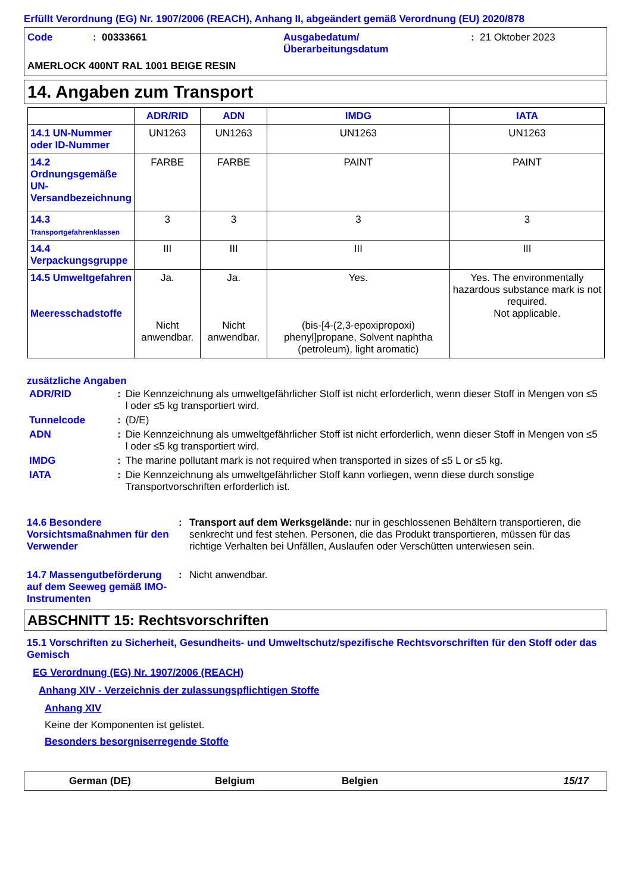Erfüllt Verordnung (EG) Nr. 1907/2006 (REACH), Anhang II, abgeändert gemäß Verordnung (EU) 2020/878
| Code | : | 00333661 | Ausgabedatum/ Überarbeitungsdatum | : | 21 Oktober 2023 |
AMERLOCK 400NT RAL 1001 BEIGE RESIN
14. Angaben zum Transport
| | ADR/RID | ADN | IMDG | IATA |
| --- | --- | --- | --- | --- |
| 14.1 UN-Nummer oder ID-Nummer | UN1263 | UN1263 | UN1263 | UN1263 |
| 14.2 Ordnungsgemäße UN-Versandbezeichnung | FARBE | FARBE | PAINT | PAINT |
| 14.3 Transportgefahrenklassen | 3 | 3 | 3 | 3 |
| 14.4 Verpackungsgruppe | III | III | III | III |
| 14.5 Umweltgefahren Meeresschadstoffe | Ja. Nicht anwendbar. | Ja. Nicht anwendbar. | Yes. (bis-[4-(2,3-epoxipropoxi) phenyl]propane, Solvent naphtha (petroleum), light aromatic) | Yes. The environmentally hazardous substance mark is not required. Not applicable. |
zusätzliche Angaben
| ADR/RID | : | Die Kennzeichnung als umweltgefährlicher Stoff ist nicht erforderlich, wenn dieser Stoff in Mengen von ≤5 l oder ≤5 kg transportiert wird. |
| Tunnelcode | : | (D/E) |
| ADN | : | Die Kennzeichnung als umweltgefährlicher Stoff ist nicht erforderlich, wenn dieser Stoff in Mengen von ≤5 l oder ≤5 kg transportiert wird. |
| IMDG | : | The marine pollutant mark is not required when transported in sizes of ≤5 L or ≤5 kg. |
| IATA | : | Die Kennzeichnung als umweltgefährlicher Stoff kann vorliegen, wenn diese durch sonstige Transportvorschriften erforderlich ist. |
14.6 Besondere Vorsichtsmaßnahmen für den Verwender
: Transport auf dem Werksgelände: nur in geschlossenen Behältern transportieren, die senkrecht und fest stehen. Personen, die das Produkt transportieren, müssen für das richtige Verhalten bei Unfällen, Auslaufen oder Verschütten unterwiesen sein.
14.7 Massengutbeförderung auf dem Seeweg gemäß IMO-Instrumenten
: Nicht anwendbar.
ABSCHNITT 15: Rechtsvorschriften
15.1 Vorschriften zu Sicherheit, Gesundheits- und Umweltschutz/spezifische Rechtsvorschriften für den Stoff oder das Gemisch
EG Verordnung (EG) Nr. 1907/2006 (REACH)
Anhang XIV - Verzeichnis der zulassungspflichtigen Stoffe
Anhang XIV
Keine der Komponenten ist gelistet.
Besonders besorgniserregende Stoffe
German (DE) Belgium Belgien 15/17